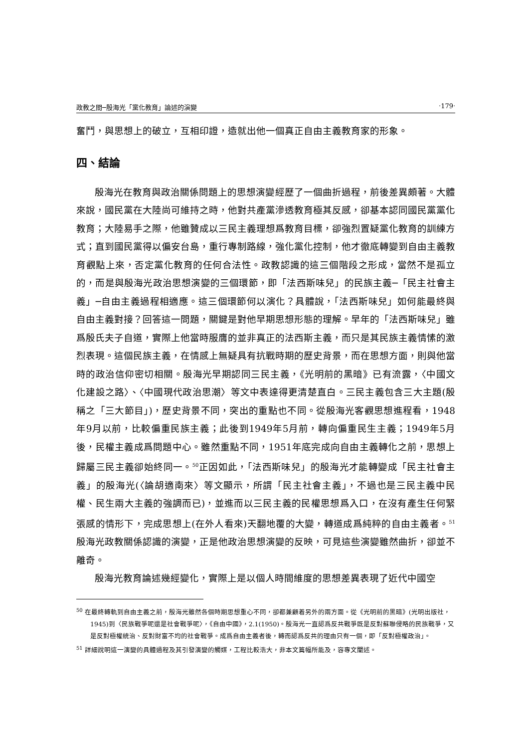政教之間─殷海光「黨化教育」論述的演變 ‧179‧
奮鬥，與思想上的破立，互相印證，造就出他一個真正自由主義教育家的形象。
四、結論
殷海光在教育與政治關係問題上的思想演變經歷了一個曲折過程，前後差異頗著。大體來說，國民黨在大陸尚可維持之時，他對共產黨滲透教育極其反感，卻基本認同國民黨黨化教育；大陸易手之際，他雖贊成以三民主義理想爲教育目標，卻強烈置疑黨化教育的訓練方式；直到國民黨得以偏安台島，重行專制路線，強化黨化控制，他才徹底轉變到自由主義教育觀點上來，否定黨化教育的任何合法性。政教認識的這三個階段之形成，當然不是孤立的，而是與殷海光政治思想演變的三個環節，即「法西斯味兒」的民族主義─「民主社會主義」─自由主義過程相適應。這三個環節何以演化？具體說，「法西斯味兒」如何能最終與自由主義對接？回答這一問題，關鍵是對他早期思想形態的理解。早年的「法西斯味兒」雖爲殷氏夫子自道，實際上他當時服膺的並非真正的法西斯主義，而只是其民族主義情愫的激烈表現。這個民族主義，在情感上無疑具有抗戰時期的歷史背景，而在思想方面，則與他當時的政治信仰密切相關。殷海光早期認同三民主義，《光明前的黑暗》已有流露，〈中國文化建設之路〉、〈中國現代政治思潮〉等文中表達得更清楚直白。三民主義包含三大主題(殷稱之「三大節目」)，歷史背景不同，突出的重點也不同。從殷海光客觀思想進程看，1948年9月以前，比較偏重民族主義；此後到1949年5月前，轉向偏重民生主義；1949年5月後，民權主義成爲問題中心。雖然重點不同，1951年底完成向自由主義轉化之前，思想上歸屬三民主義卻始終同一。<sup>50</sup>正因如此，「法西斯味兒」的殷海光才能轉變成「民主社會主義」的殷海光(〈論胡適南來〉等文顯示，所謂「民主社會主義」，不過也是三民主義中民權、民生兩大主義的強調而已)，並進而以三民主義的民權思想爲入口，在沒有產生任何緊張感的情形下，完成思想上(在外人看來)天翻地覆的大變，轉道成爲純粹的自由主義者。<sup>51</sup>殷海光政教關係認識的演變，正是他政治思想演變的反映，可見這些演變雖然曲折，卻並不離奇。
殷海光教育論述幾經變化，實際上是以個人時間維度的思想差異表現了近代中國空
<sup>50</sup> 在最終轉軌到自由主義之前，殷海光雖然各個時期思想重心不同，卻都兼顧着另外的兩方面。從《光明前的黑暗》(光明出版社，1945)到〈民族戰爭呢還是社會戰爭呢〉，《自由中國》，2.1(1950)。殷海光一直認爲反共戰爭既是反對蘇聯侵略的民族戰爭，又是反對極權統治、反對財富不均的社會戰爭。成爲自由主義者後，轉而認爲反共的理由只有一個，即「反對極權政治」。
<sup>51</sup> 詳細說明這一演變的具體過程及其引發演變的觸媒，工程比較浩大，非本文篇幅所能及，容專文闡述。